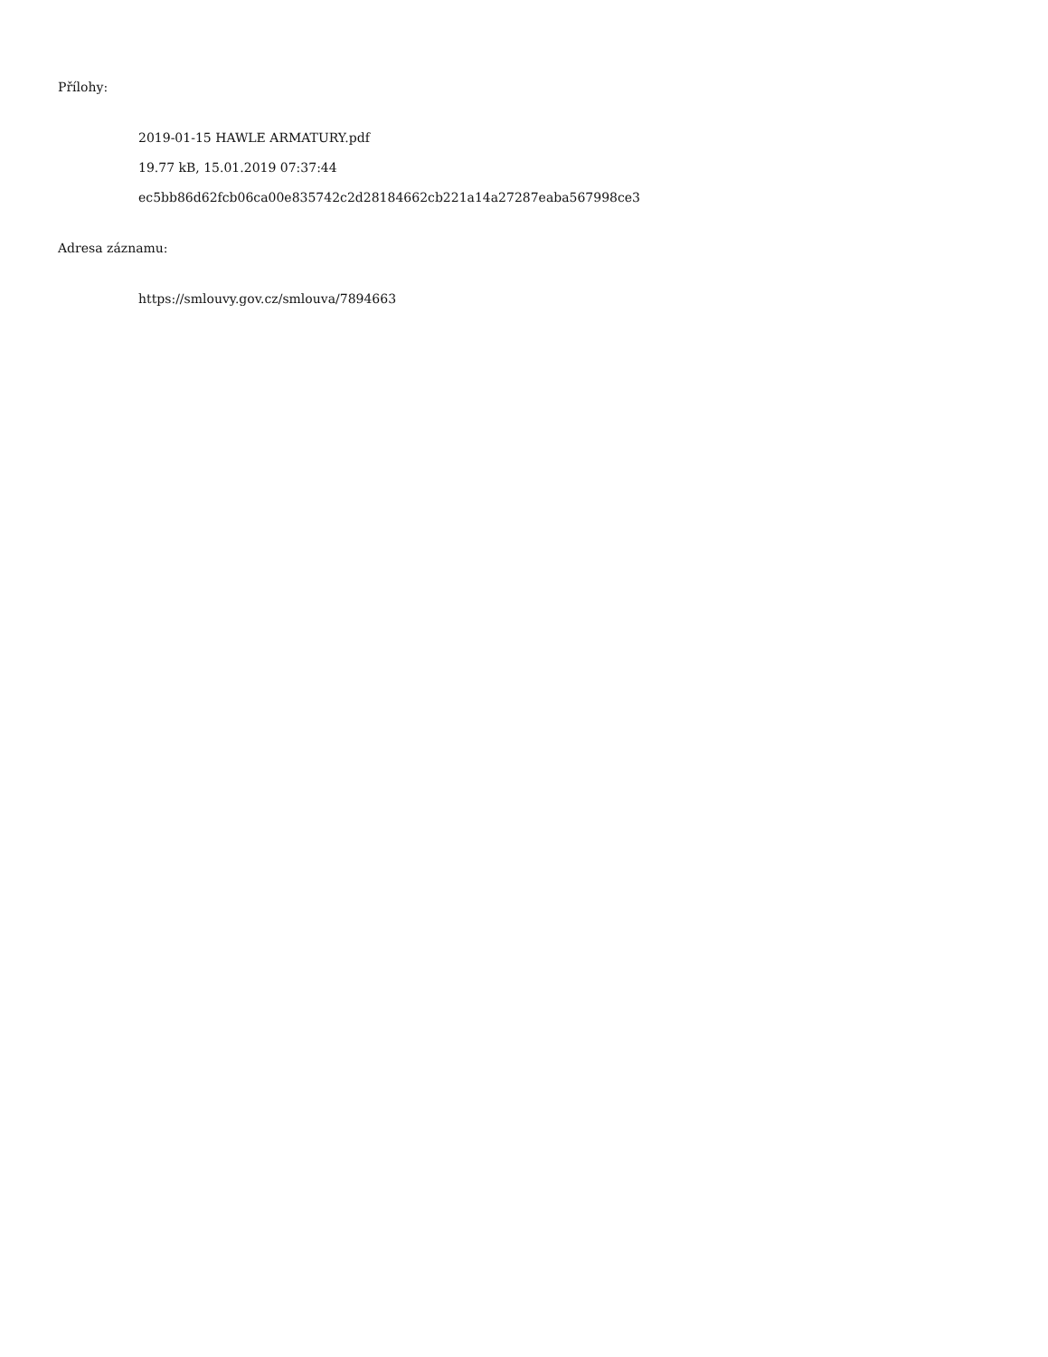Přílohy:
2019-01-15 HAWLE ARMATURY.pdf
19.77 kB, 15.01.2019 07:37:44
ec5bb86d62fcb06ca00e835742c2d28184662cb221a14a27287eaba567998ce3
Adresa záznamu:
https://smlouvy.gov.cz/smlouva/7894663